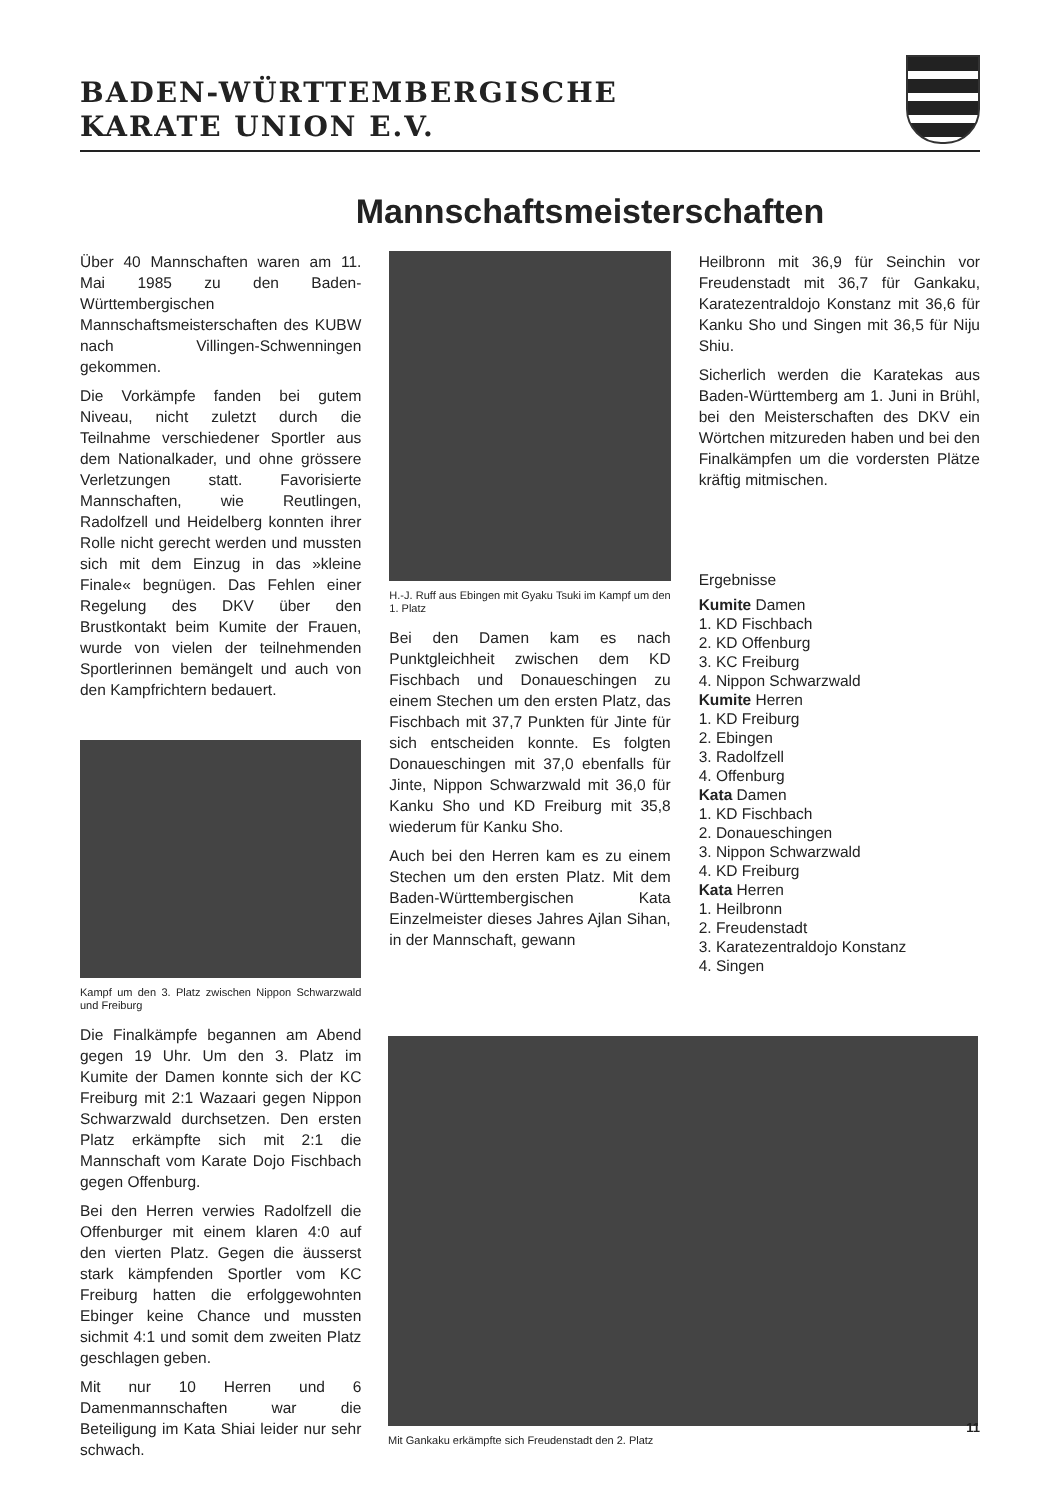BADEN-WÜRTTEMBERGISCHE
KARATE UNION E.V.
Mannschaftsmeisterschaften
Über 40 Mannschaften waren am 11. Mai 1985 zu den Baden-Württembergischen Mannschaftsmeisterschaften des KUBW nach Villingen-Schwenningen gekommen.
Die Vorkämpfe fanden bei gutem Niveau, nicht zuletzt durch die Teilnahme verschiedener Sportler aus dem Nationalkader, und ohne grössere Verletzungen statt. Favorisierte Mannschaften, wie Reutlingen, Radolfzell und Heidelberg konnten ihrer Rolle nicht gerecht werden und mussten sich mit dem Einzug in das »kleine Finale« begnügen. Das Fehlen einer Regelung des DKV über den Brustkontakt beim Kumite der Frauen, wurde von vielen der teilnehmenden Sportlerinnen bemängelt und auch von den Kampfrichtern bedauert.
Kampf um den 3. Platz zwischen Nippon Schwarzwald und Freiburg
Die Finalkämpfe begannen am Abend gegen 19 Uhr. Um den 3. Platz im Kumite der Damen konnte sich der KC Freiburg mit 2:1 Wazaari gegen Nippon Schwarzwald durchsetzen. Den ersten Platz erkämpfte sich mit 2:1 die Mannschaft vom Karate Dojo Fischbach gegen Offenburg.
Bei den Herren verwies Radolfzell die Offenburger mit einem klaren 4:0 auf den vierten Platz. Gegen die äusserst stark kämpfenden Sportler vom KC Freiburg hatten die erfolggewohnten Ebinger keine Chance und mussten sichmit 4:1 und somit dem zweiten Platz geschlagen geben.
Mit nur 10 Herren und 6 Damenmannschaften war die Beteiligung im Kata Shiai leider nur sehr schwach.
H.-J. Ruff aus Ebingen mit Gyaku Tsuki im Kampf um den 1. Platz
Bei den Damen kam es nach Punktgleichheit zwischen dem KD Fischbach und Donaueschingen zu einem Stechen um den ersten Platz, das Fischbach mit 37,7 Punkten für Jinte für sich entscheiden konnte. Es folgten Donaueschingen mit 37,0 ebenfalls für Jinte, Nippon Schwarzwald mit 36,0 für Kanku Sho und KD Freiburg mit 35,8 wiederum für Kanku Sho.
Auch bei den Herren kam es zu einem Stechen um den ersten Platz. Mit dem Baden-Württembergischen Kata Einzelmeister dieses Jahres Ajlan Sihan, in der Mannschaft, gewann
Heilbronn mit 36,9 für Seinchin vor Freudenstadt mit 36,7 für Gankaku, Karatezentraldojo Konstanz mit 36,6 für Kanku Sho und Singen mit 36,5 für Niju Shiu.
Sicherlich werden die Karatekas aus Baden-Württemberg am 1. Juni in Brühl, bei den Meisterschaften des DKV ein Wörtchen mitzureden haben und bei den Finalkämpfen um die vordersten Plätze kräftig mitmischen.
Ergebnisse
Kumite Damen
1. KD Fischbach
2. KD Offenburg
3. KC Freiburg
4. Nippon Schwarzwald
Kumite Herren
1. KD Freiburg
2. Ebingen
3. Radolfzell
4. Offenburg
Kata Damen
1. KD Fischbach
2. Donaueschingen
3. Nippon Schwarzwald
4. KD Freiburg
Kata Herren
1. Heilbronn
2. Freudenstadt
3. Karatezentraldojo Konstanz
4. Singen
Mit Gankaku erkämpfte sich Freudenstadt den 2. Platz
11